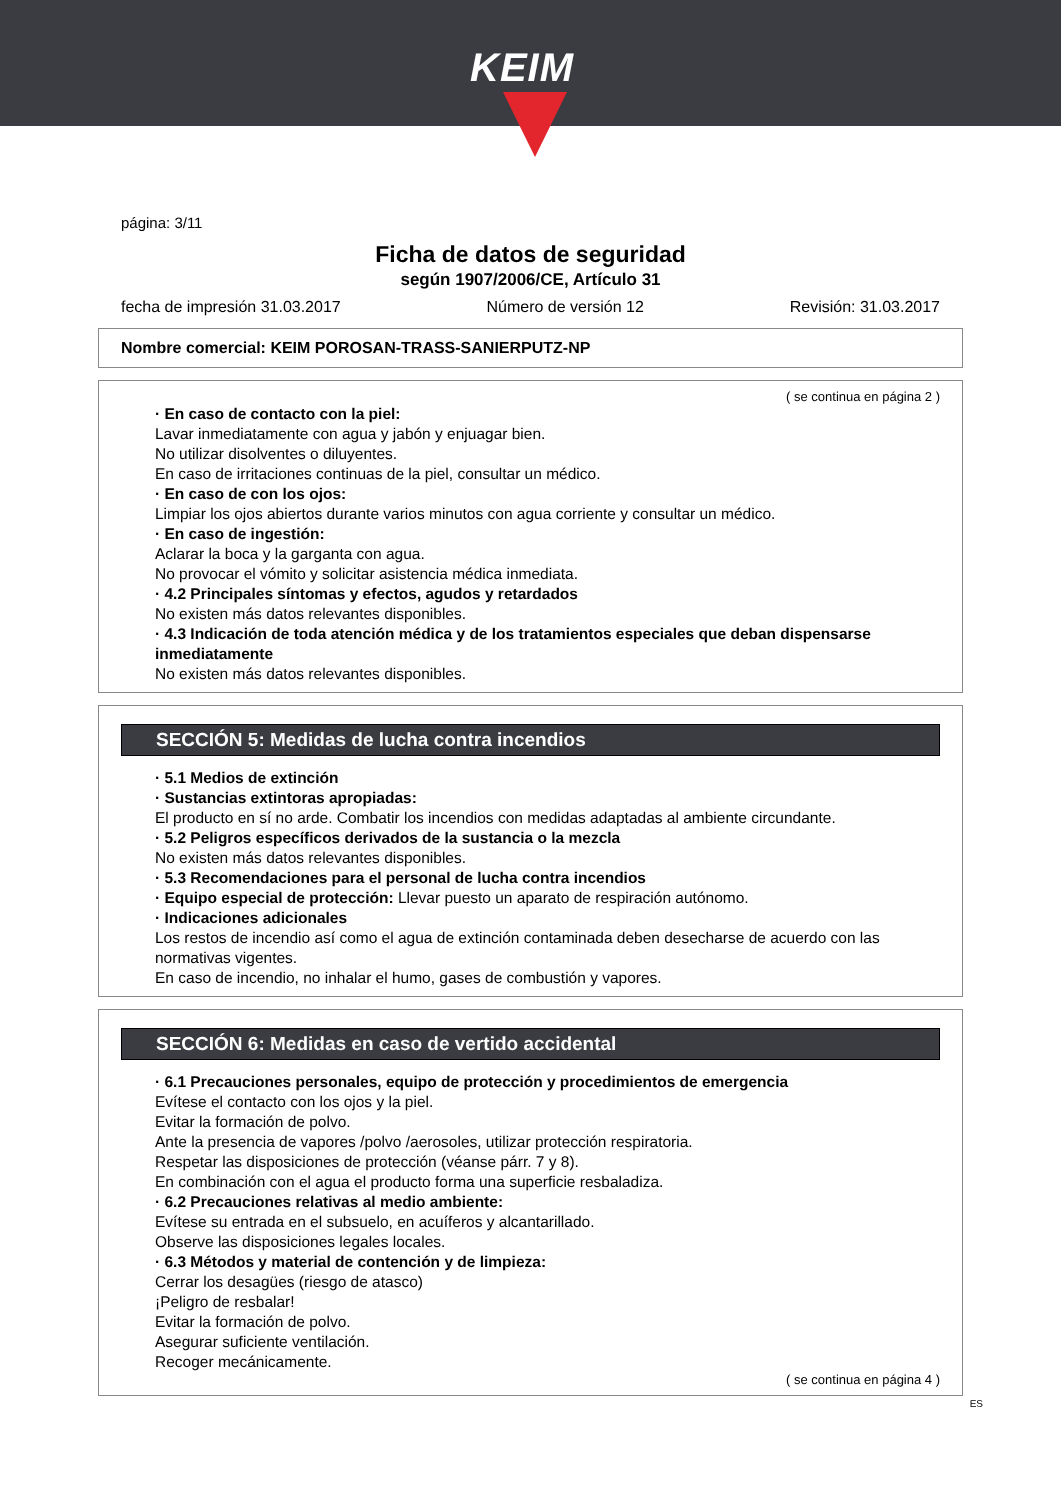KEIM
página: 3/11
Ficha de datos de seguridad
según 1907/2006/CE, Artículo 31
fecha de impresión 31.03.2017 Número de versión 12 Revisión: 31.03.2017
Nombre comercial: KEIM POROSAN-TRASS-SANIERPUTZ-NP
( se continua en página 2 )
· En caso de contacto con la piel:
Lavar inmediatamente con agua y jabón y enjuagar bien.
No utilizar disolventes o diluyentes.
En caso de irritaciones continuas de la piel, consultar un médico.
· En caso de con los ojos:
Limpiar los ojos abiertos durante varios minutos con agua corriente y consultar un médico.
· En caso de ingestión:
Aclarar la boca y la garganta con agua.
No provocar el vómito y solicitar asistencia médica inmediata.
· 4.2 Principales síntomas y efectos, agudos y retardados
No existen más datos relevantes disponibles.
· 4.3 Indicación de toda atención médica y de los tratamientos especiales que deban dispensarse inmediatamente
No existen más datos relevantes disponibles.
SECCIÓN 5: Medidas de lucha contra incendios
· 5.1 Medios de extinción
· Sustancias extintoras apropiadas:
El producto en sí no arde. Combatir los incendios con medidas adaptadas al ambiente circundante.
· 5.2 Peligros específicos derivados de la sustancia o la mezcla
No existen más datos relevantes disponibles.
· 5.3 Recomendaciones para el personal de lucha contra incendios
· Equipo especial de protección: Llevar puesto un aparato de respiración autónomo.
· Indicaciones adicionales
Los restos de incendio así como el agua de extinción contaminada deben desecharse de acuerdo con las normativas vigentes.
En caso de incendio, no inhalar el humo, gases de combustión y vapores.
SECCIÓN 6: Medidas en caso de vertido accidental
· 6.1 Precauciones personales, equipo de protección y procedimientos de emergencia
Evítese el contacto con los ojos y la piel.
Evitar la formación de polvo.
Ante la presencia de vapores /polvo /aerosoles, utilizar protección respiratoria.
Respetar las disposiciones de protección (véanse párr. 7 y 8).
En combinación con el agua el producto forma una superficie resbaladiza.
· 6.2 Precauciones relativas al medio ambiente:
Evítese su entrada en el subsuelo, en acuíferos y alcantarillado.
Observe las disposiciones legales locales.
· 6.3 Métodos y material de contención y de limpieza:
Cerrar los desagües (riesgo de atasco)
¡Peligro de resbalar!
Evitar la formación de polvo.
Asegurar suficiente ventilación.
Recoger mecánicamente.
( se continua en página 4 )
ES